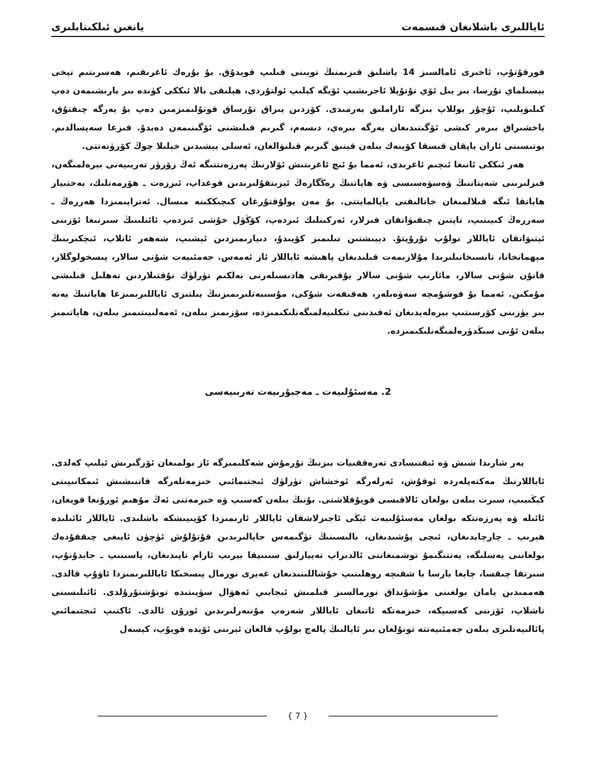ئاياللىرى باشلانغان قىسمەت يانغىن ئىلكىتابلىرى
قورقۇتۇپ، ئاخىرى ئامالسىز 14 ياشلىق قىزىمنىڭ تويىنى قىلىپ قويدۇق. بۇ يۇرەك ئاغرىقىم، ھەسرىتىم تېخى بېسىلماي تۇرسا، بىر يىل ئۆي تۇتۇپلا ئاجرىشىپ ئۆيگە كېلىپ ئولتۇردى، ھېلىقى بالا ئىككى كۈندە بىر يارىشىمەن دەپ كىلىۋېلىپ، ئۇچۇر يوللاپ بىزگە ئاراملىق بەرمىدى. كۆزدىن يىراق تۇرساق قوتۇلىمىزمىن دەپ بۇ يەرگە چىقتۇق، ياخشىراق بىرەر كىشى ئۆگىتىدىغان يەرگە بىرەي، دىسەم، گىرىم قىلىشنى ئۆگىنىمەن دەيدۇ. قىزغا سەپسالدىم. يوتىسىنى ئاران ياپقان قىسقا كۆينەك بىلەن قېنىق گىرىم قىلىۋالغان، ئەسلى يېشىدىن خېلىلا چوڭ كۆرۈنەتتى.
ھەر ئىككى ئانىغا ئىچىم ئاغرىدى، ئەمما بۇ ئىچ ئاغرىتىش ئۆلارنىڭ پەرزەنتتىگە ئەڭ زۆرۈر تەربىيەنى بېرەلمىگەن، قىزلىرىنى شەيتاننىڭ ۋەسۋەسىسى ۋە ھاياتنىڭ رەڭگارەڭ ئېزىتقۇلىرىدىن قوغداپ، ئىززەت ـ ھۆرمەتلىك، بەختىيار ھاياتقا ئىگە قىلالمىغان خاتالىقنى ياپالمايتتى. بۇ مەن يولۇقتۇرغان كىچىككىنە مىسال. ئەتراپىمىزدا ھەررەڭ ـ سەررەڭ كىيىنىپ، تاپتىن چىقىۋاتقان قىزلار، ئەركىنلىك ئىزدەپ، كۆڭۈل خۇشى ئىزدەپ ئائىلىنىڭ سىرتىغا ئۆزىنى ئېتىۋاتقان ئاياللار تولۇپ تۇرۇپتۇ. دېيىشتىن تىلىمىز كۆيىدۇ، دىيارىمىزدىن ئېشىپ، شەھەر ئاتلاپ، ئىچكىرىنىڭ مېھمانخانا، تانسىخانىلىرىدا مۇلازىمەت قىلىدىغان پاھىشە ئاياللار ئاز ئەمەس. جەمئىيەت شۇنى سالار، پىسخولوگلار، قانۇن شۇنى سالار، مائارىپ شۇنى سالار يۇقىرىقى ھادىسىلەرنى بەلكىم تۈرلۈك نۇقتىلاردىن تەھلىل قىلىشى مۇمكىن. ئەمما بۇ قوشۇمچە سەۋەبلەر، ھەقىقەت شۇكى، مۇسىبەتلىرىمىزنىڭ يىلتىزى ئاياللىرىمىزغا ھاياتنىڭ يەنە بىر يۈزىنى كۆرسىتىپ بېرەلەيدىغان ئەقىدىنى تىكلىيەلمىگەنلىكىمىزدە، سۆزىمىز بىلەن، ئەمەلىيىتىمىز بىلەن، ھاياتىمىز بىلەن ئۇنى سىڭدۈرەلمىگەنلىكىمىزدە.
2. مەسئۇلىيەت ـ مەجبۇرىيەت تەربىيەسى
يەر شارىدا شىش ۋە ئىقتىسادى تەرەققىيات بىزنىڭ تۇرمۇش شەكلىمىزگە ئاز بولمىغان ئۆزگىرىش ئېلىپ كەلدى. ئاياللارنىڭ مەكتەپلەردە ئوقۇش، ئەرلەرگە ئوخشاش تۈرلۈك ئىجتىمائىي خىزمەتلەرگە قاتنىشىش ئىمكانىيىتى كېڭىيىپ، سىرت بىلەن بولغان ئالاقىسى قويۇقلاشتى. بۇنىڭ بىلەن كەسىپ ۋە خىزمەتنى ئەڭ مۇھىم ئورۇنغا قويغان، ئائىلە ۋە پەرزەنتكە بولغان مەسئۇلىيەت ئېڭى ئاجىزلاشقان ئاياللار ئارىمىزدا كۆپىيىشكە باشلىدى. ئاياللار ئائىلىدە ھېرىپ ـ چارچايدىغان، ئىچى پۇشىدىغان، بالىسىنىڭ تۈگىمەس جاپالىرىدىن قۇتۇلۇش ئۈچۈن ئايىغى چىققۇدەك بولغاننى يەسلىگە، يەتتىگىمۇ توشمىغاننى ئالدىراپ تەييارلىق سىنىپقا بېرىپ ئارام تاپىدىغان، ياسىنىپ ـ جابدۇنۇپ، سىرتقا چىقسا، چايغا بارسا با شقىچە روھلىنىپ خۇشاللىنىدىغان غەيرى نورمال پىسخىكا ئاياللىرىمىزدا ئاۋۇپ قالدى. ھەممىدىن يامان بولغىنى مۇشۇنداق نورمالسىز قىلمىش ئىجابىي ئەھۋال سۈپىتىدە تونۇشتۇرۇلدى. ئائىلىسىنى تاشلاپ، ئۆزىنى كەسىپكە، خىزمەتكە ئاتىغان ئاياللار شەرەپ مۇنبەرلىرىدىن ئورۇن ئالدى. ئاكتىپ ئىجتىمائىي پائالىيەتلىرى بىلەن جەمئىيەتتە تونۇلغان بىر ئايالنىڭ پالەچ بولۇپ قالغان ئېرىنى ئۆيدە قويۇپ، كېسەل
{ 7 }